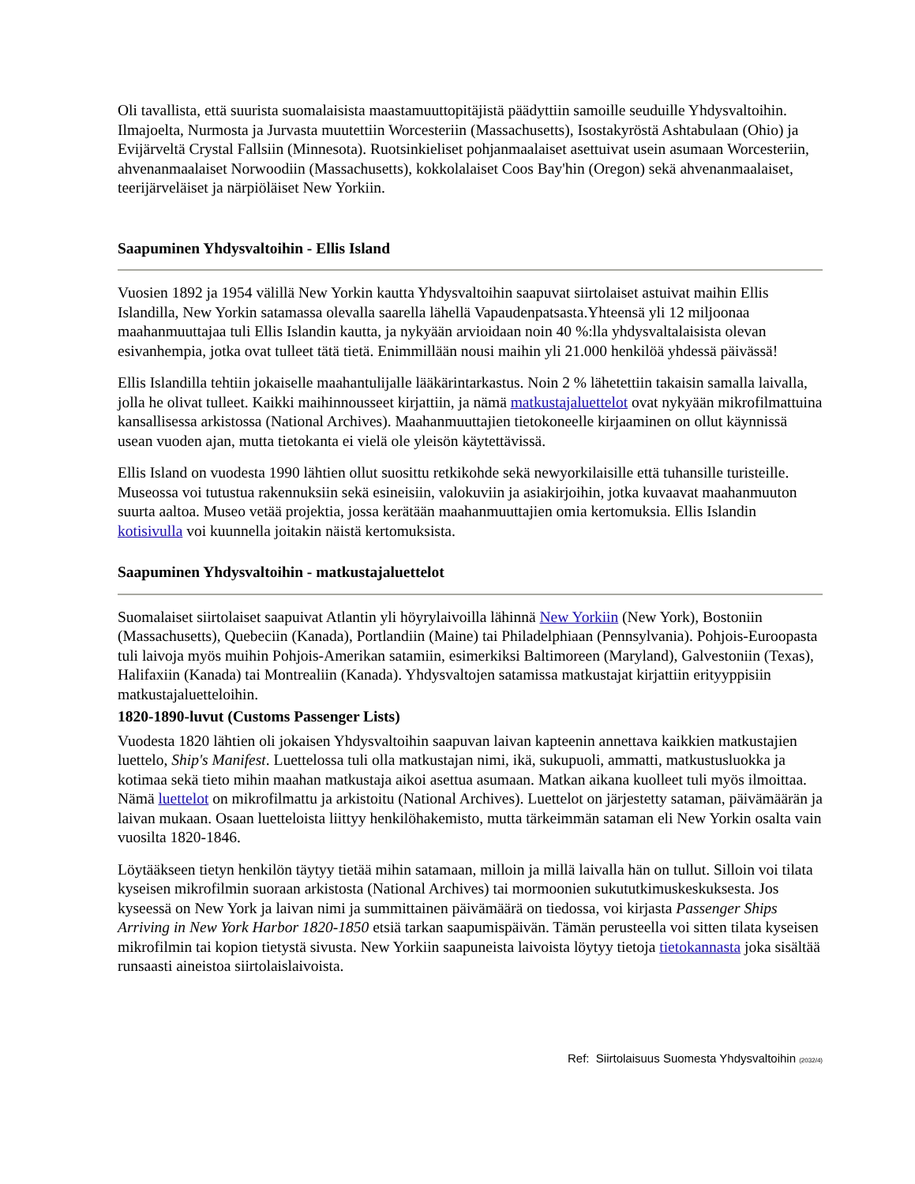Oli tavallista, että suurista suomalaisista maastamuuttopitäjistä päädyttiin samoille seuduille Yhdysvaltoihin. Ilmajoelta, Nurmosta ja Jurvasta muutettiin Worcesteriin (Massachusetts), Isostakyröstä Ashtabulaan (Ohio) ja Evijärveltä Crystal Fallsiin (Minnesota). Ruotsinkieliset pohjanmaalaiset asettuivat usein asumaan Worcesteriin, ahvenanmaalaiset Norwoodiin (Massachusetts), kokkolalaiset Coos Bay'hin (Oregon) sekä ahvenanmaalaiset, teerijärveläiset ja närpiöläiset New Yorkiin.
Saapuminen Yhdysvaltoihin - Ellis Island
Vuosien 1892 ja 1954 välillä New Yorkin kautta Yhdysvaltoihin saapuvat siirtolaiset astuivat maihin Ellis Islandilla, New Yorkin satamassa olevalla saarella lähellä Vapaudenpatsasta.Yhteensä yli 12 miljoonaa maahanmuuttajaa tuli Ellis Islandin kautta, ja nykyään arvioidaan noin 40 %:lla yhdysvaltalaisista olevan esivanhempia, jotka ovat tulleet tätä tietä. Enimmillään nousi maihin yli 21.000 henkilöä yhdessä päivässä!
Ellis Islandilla tehtiin jokaiselle maahantulijalle lääkärintarkastus. Noin 2 % lähetettiin takaisin samalla laivalla, jolla he olivat tulleet. Kaikki maihinnousseet kirjattiin, ja nämä matkustajaluettelot ovat nykyään mikrofilmattuina kansallisessa arkistossa (National Archives). Maahanmuuttajien tietokoneelle kirjaaminen on ollut käynnissä usean vuoden ajan, mutta tietokanta ei vielä ole yleisön käytettävissä.
Ellis Island on vuodesta 1990 lähtien ollut suosittu retkikohde sekä newyorkilaisille että tuhansille turisteille. Museossa voi tutustua rakennuksiin sekä esineisiin, valokuviin ja asiakirjoihin, jotka kuvaavat maahanmuuton suurta aaltoa. Museo vetää projektia, jossa kerätään maahanmuuttajien omia kertomuksia. Ellis Islandin kotisivulla voi kuunnella joitakin näistä kertomuksista.
Saapuminen Yhdysvaltoihin - matkustajaluettelot
Suomalaiset siirtolaiset saapuivat Atlantin yli höyrylaivoilla lähinnä New Yorkiin (New York), Bostoniin (Massachusetts), Quebeciin (Kanada), Portlandiin (Maine) tai Philadelphiaan (Pennsylvania). Pohjois-Euroopasta tuli laivoja myös muihin Pohjois-Amerikan satamiin, esimerkiksi Baltimoreen (Maryland), Galvestoniin (Texas), Halifaxiin (Kanada) tai Montrealiin (Kanada). Yhdysvaltojen satamissa matkustajat kirjattiin erityyppisiin matkustajaluetteloihin.
1820-1890-luvut (Customs Passenger Lists)
Vuodesta 1820 lähtien oli jokaisen Yhdysvaltoihin saapuvan laivan kapteenin annettava kaikkien matkustajien luettelo, Ship's Manifest. Luettelossa tuli olla matkustajan nimi, ikä, sukupuoli, ammatti, matkustusluokka ja kotimaa sekä tieto mihin maahan matkustaja aikoi asettua asumaan. Matkan aikana kuolleet tuli myös ilmoittaa. Nämä luettelot on mikrofilmattu ja arkistoitu (National Archives). Luettelot on järjestetty sataman, päivämäärän ja laivan mukaan. Osaan luetteloista liittyy henkilöhakemisto, mutta tärkeimmän sataman eli New Yorkin osalta vain vuosilta 1820-1846.
Löytääkseen tietyn henkilön täytyy tietää mihin satamaan, milloin ja millä laivalla hän on tullut. Silloin voi tilata kyseisen mikrofilmin suoraan arkistosta (National Archives) tai mormoonien sukututkimuskeskuksesta. Jos kyseessä on New York ja laivan nimi ja summittainen päivämäärä on tiedossa, voi kirjasta Passenger Ships Arriving in New York Harbor 1820-1850 etsiä tarkan saapumispäivän. Tämän perusteella voi sitten tilata kyseisen mikrofilmin tai kopion tietystä sivusta. New Yorkiin saapuneista laivoista löytyy tietoja tietokannasta joka sisältää runsaasti aineistoa siirtolaislaivoista.
Ref: Siirtolaisuus Suomesta Yhdysvaltoihin (2032/4)